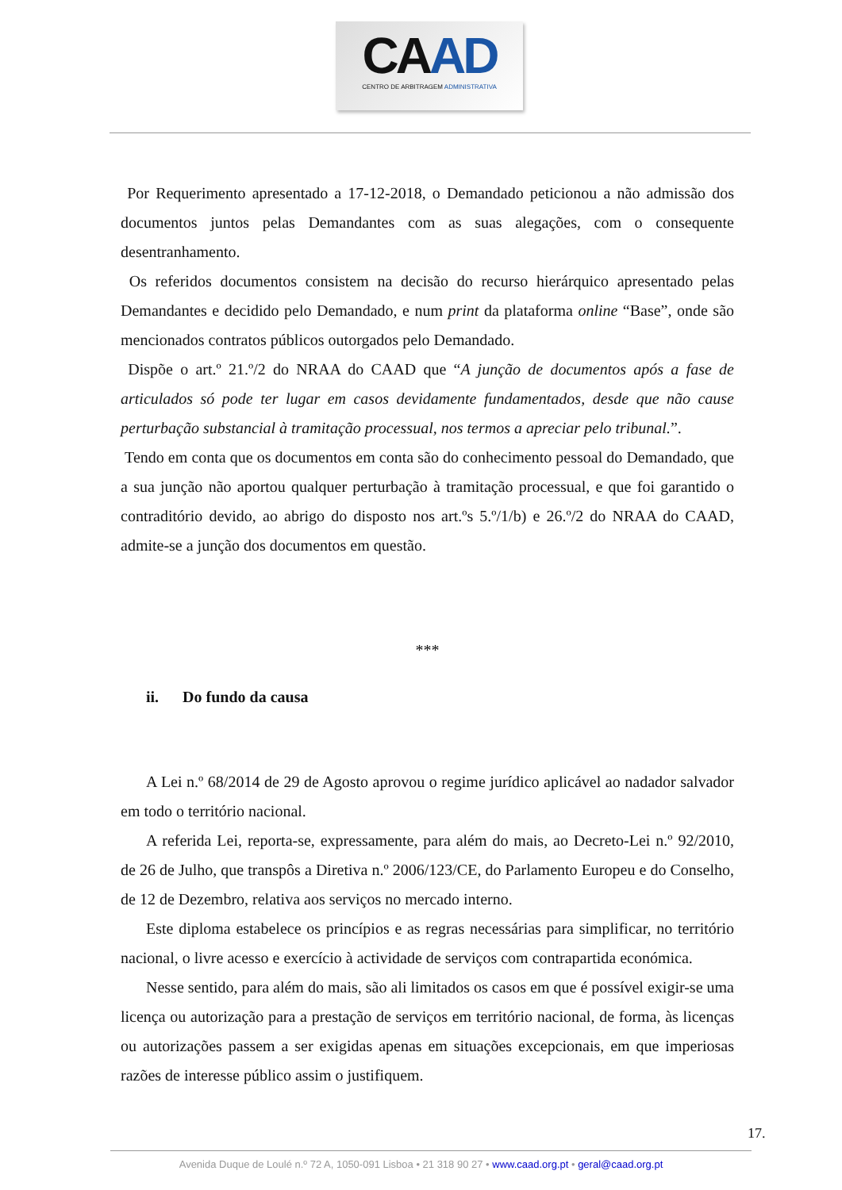CAAD
CENTRO DE ARBITRAGEM ADMINISTRATIVA
Por Requerimento apresentado a 17-12-2018, o Demandado peticionou a não admissão dos documentos juntos pelas Demandantes com as suas alegações, com o consequente desentranhamento.
Os referidos documentos consistem na decisão do recurso hierárquico apresentado pelas Demandantes e decidido pelo Demandado, e num print da plataforma online “Base”, onde são mencionados contratos públicos outorgados pelo Demandado.
Dispõe o art.º 21.º/2 do NRAA do CAAD que “A junção de documentos após a fase de articulados só pode ter lugar em casos devidamente fundamentados, desde que não cause perturbação substancial à tramitação processual, nos termos a apreciar pelo tribunal.”.
Tendo em conta que os documentos em conta são do conhecimento pessoal do Demandado, que a sua junção não aportou qualquer perturbação à tramitação processual, e que foi garantido o contraditório devido, ao abrigo do disposto nos art.ºs 5.º/1/b) e 26.º/2 do NRAA do CAAD, admite-se a junção dos documentos em questão.
***
ii. Do fundo da causa
A Lei n.º 68/2014 de 29 de Agosto aprovou o regime jurídico aplicável ao nadador salvador em todo o território nacional.
A referida Lei, reporta-se, expressamente, para além do mais, ao Decreto-Lei n.º 92/2010, de 26 de Julho, que transpôs a Diretiva n.º 2006/123/CE, do Parlamento Europeu e do Conselho, de 12 de Dezembro, relativa aos serviços no mercado interno.
Este diploma estabelece os princípios e as regras necessárias para simplificar, no território nacional, o livre acesso e exercício à actividade de serviços com contrapartida económica.
Nesse sentido, para além do mais, são ali limitados os casos em que é possível exigir-se uma licença ou autorização para a prestação de serviços em território nacional, de forma, às licenças ou autorizações passem a ser exigidas apenas em situações excepcionais, em que imperiosas razões de interesse público assim o justifiquem.
17.
Avenida Duque de Loulé n.º 72 A, 1050-091 Lisboa • 21 318 90 27 • www.caad.org.pt • geral@caad.org.pt